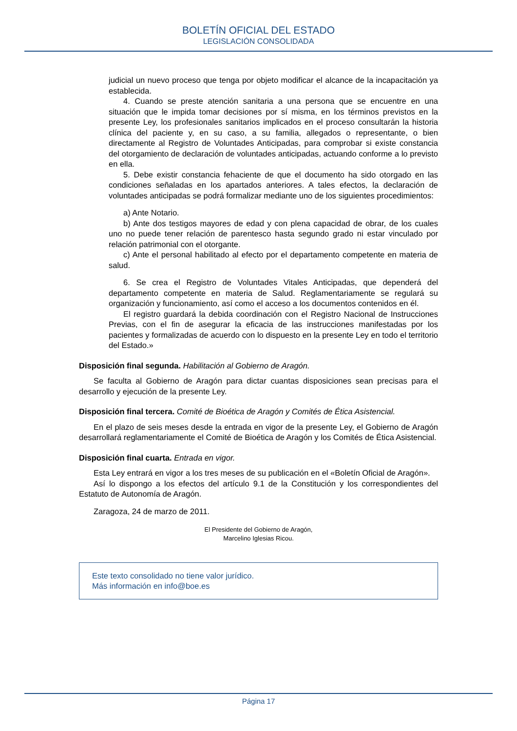BOLETÍN OFICIAL DEL ESTADO
LEGISLACIÓN CONSOLIDADA
judicial un nuevo proceso que tenga por objeto modificar el alcance de la incapacitación ya establecida.
4. Cuando se preste atención sanitaria a una persona que se encuentre en una situación que le impida tomar decisiones por sí misma, en los términos previstos en la presente Ley, los profesionales sanitarios implicados en el proceso consultarán la historia clínica del paciente y, en su caso, a su familia, allegados o representante, o bien directamente al Registro de Voluntades Anticipadas, para comprobar si existe constancia del otorgamiento de declaración de voluntades anticipadas, actuando conforme a lo previsto en ella.
5. Debe existir constancia fehaciente de que el documento ha sido otorgado en las condiciones señaladas en los apartados anteriores. A tales efectos, la declaración de voluntades anticipadas se podrá formalizar mediante uno de los siguientes procedimientos:
a) Ante Notario.
b) Ante dos testigos mayores de edad y con plena capacidad de obrar, de los cuales uno no puede tener relación de parentesco hasta segundo grado ni estar vinculado por relación patrimonial con el otorgante.
c) Ante el personal habilitado al efecto por el departamento competente en materia de salud.
6. Se crea el Registro de Voluntades Vitales Anticipadas, que dependerá del departamento competente en materia de Salud. Reglamentariamente se regulará su organización y funcionamiento, así como el acceso a los documentos contenidos en él.
El registro guardará la debida coordinación con el Registro Nacional de Instrucciones Previas, con el fin de asegurar la eficacia de las instrucciones manifestadas por los pacientes y formalizadas de acuerdo con lo dispuesto en la presente Ley en todo el territorio del Estado.»
Disposición final segunda. Habilitación al Gobierno de Aragón.
Se faculta al Gobierno de Aragón para dictar cuantas disposiciones sean precisas para el desarrollo y ejecución de la presente Ley.
Disposición final tercera. Comité de Bioética de Aragón y Comités de Ética Asistencial.
En el plazo de seis meses desde la entrada en vigor de la presente Ley, el Gobierno de Aragón desarrollará reglamentariamente el Comité de Bioética de Aragón y los Comités de Ética Asistencial.
Disposición final cuarta. Entrada en vigor.
Esta Ley entrará en vigor a los tres meses de su publicación en el «Boletín Oficial de Aragón».
Así lo dispongo a los efectos del artículo 9.1 de la Constitución y los correspondientes del Estatuto de Autonomía de Aragón.
Zaragoza, 24 de marzo de 2011.
El Presidente del Gobierno de Aragón,
Marcelino Iglesias Ricou.
Este texto consolidado no tiene valor jurídico.
Más información en info@boe.es
Página 17